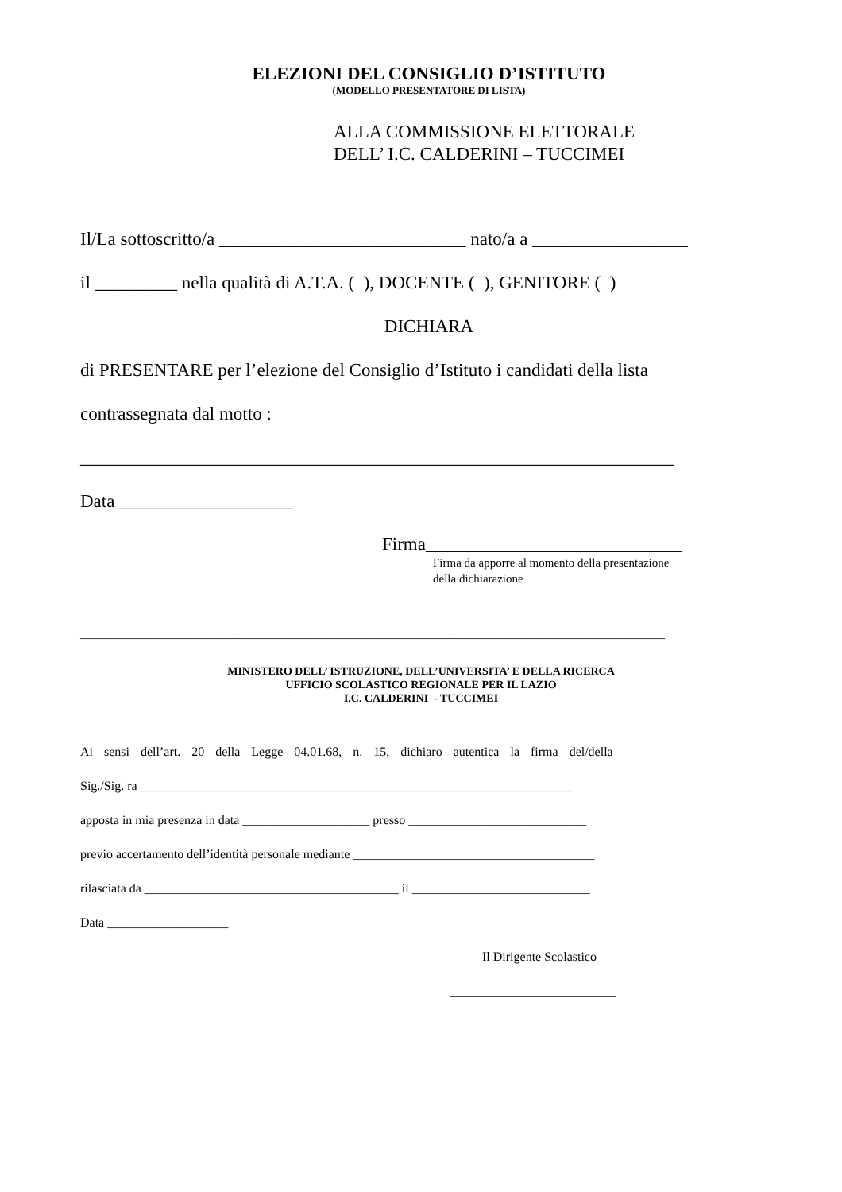ELEZIONI DEL CONSIGLIO D’ISTITUTO
(MODELLO PRESENTATORE DI LISTA)
ALLA COMMISSIONE ELETTORALE
DELL’ I.C. CALDERINI – TUCCIMEI
Il/La sottoscritto/a ___________________________ nato/a a _________________
il _________ nella qualità di A.T.A. ( ), DOCENTE ( ), GENITORE ( )
DICHIARA
di PRESENTARE per l’elezione del Consiglio d’Istituto i candidati della lista
contrassegnata dal motto :
_________________________________________________________________
Data ___________________
Firma____________________________
Firma da apporre al momento della presentazione
della dichiarazione
____________________________________________________________________________________________
MINISTERO DELL’ ISTRUZIONE, DELL’UNIVERSITA’ E DELLA RICERCA
UFFICIO SCOLASTICO REGIONALE PER IL LAZIO
I.C. CALDERINI - TUCCIMEI
Ai sensi dell’art. 20 della Legge 04.01.68, n. 15, dichiaro autentica la firma del/della
Sig./Sig. ra ____________________________________________________________________
apposta in mia presenza in data ____________________ presso ____________________________
previo accertamento dell’identità personale mediante ______________________________________
rilasciata da ________________________________________ il ____________________________
Data ___________________
Il Dirigente Scolastico
__________________________